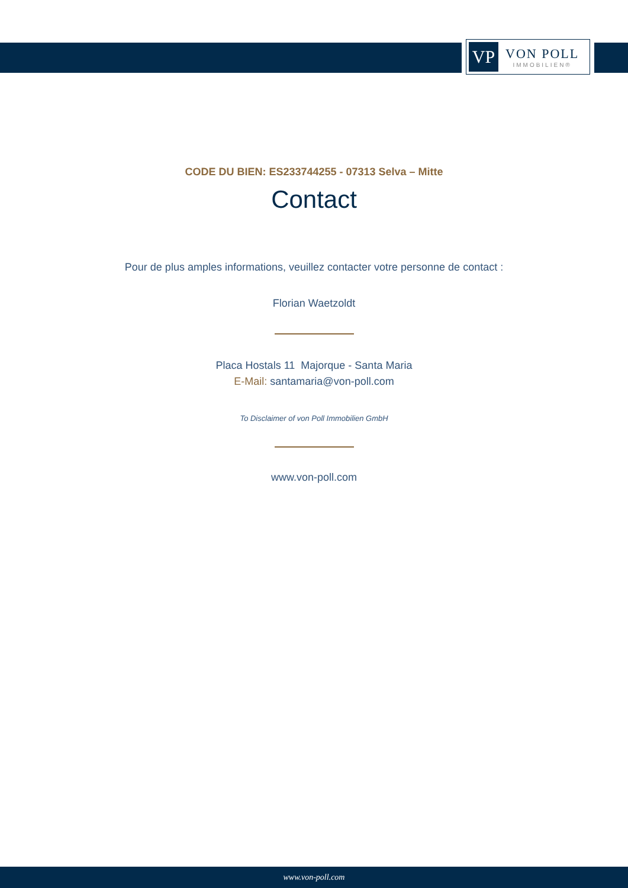VP
VON POLL
IMMOBILIEN®
CODE DU BIEN: ES233744255 - 07313 Selva – Mitte
Contact
Pour de plus amples informations, veuillez contacter votre personne de contact :
Florian Waetzoldt
Placa Hostals 11 Majorque - Santa Maria
E-Mail: santamaria@von-poll.com
To Disclaimer of von Poll Immobilien GmbH
www.von-poll.com
www.von-poll.com